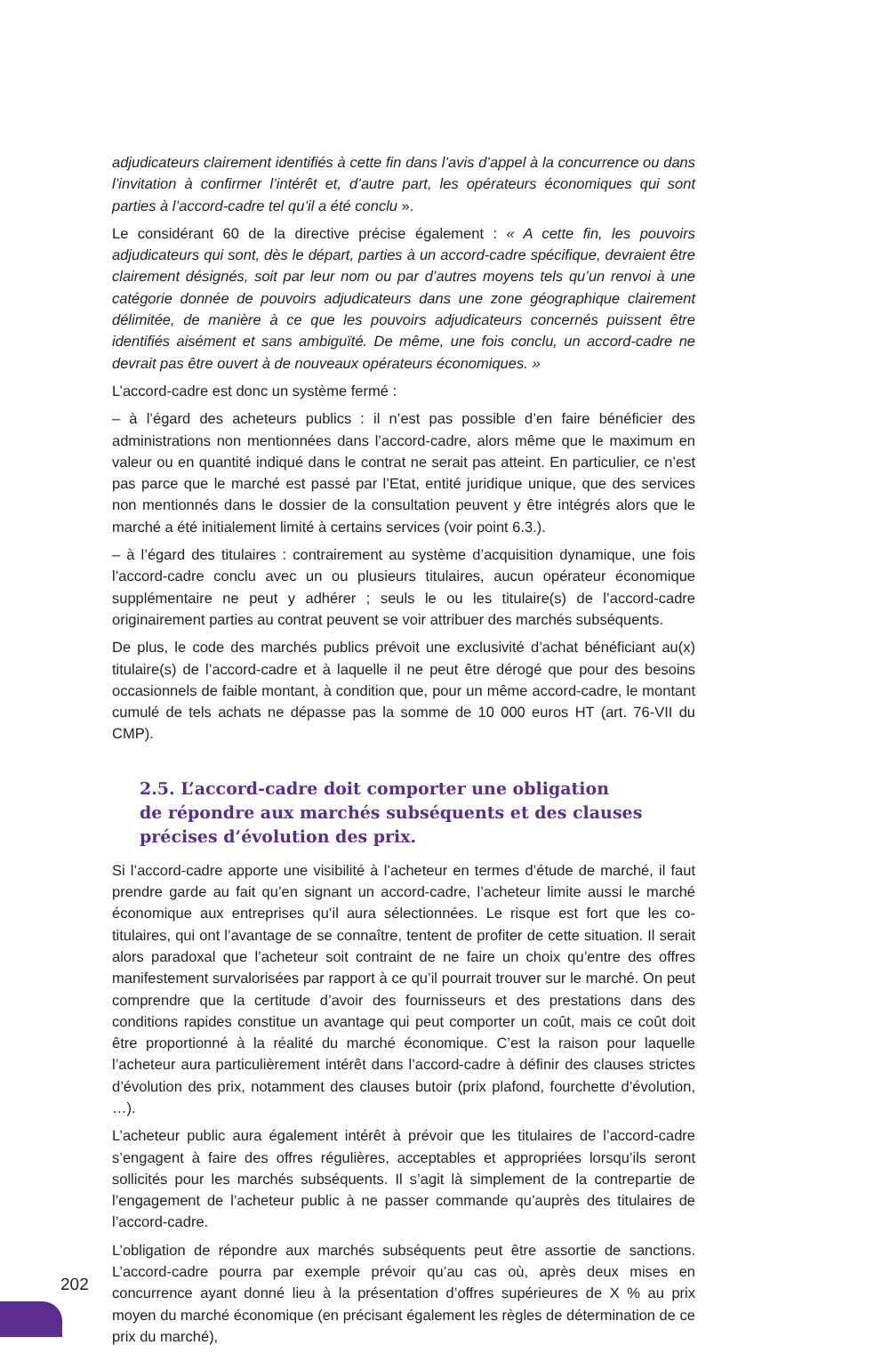adjudicateurs clairement identifiés à cette fin dans l’avis d’appel à la concurrence ou dans l’invitation à confirmer l’intérêt et, d’autre part, les opérateurs économiques qui sont parties à l’accord-cadre tel qu’il a été conclu ».
Le considérant 60 de la directive précise également : « A cette fin, les pouvoirs adjudicateurs qui sont, dès le départ, parties à un accord-cadre spécifique, devraient être clairement désignés, soit par leur nom ou par d’autres moyens tels qu’un renvoi à une catégorie donnée de pouvoirs adjudicateurs dans une zone géographique clairement délimitée, de manière à ce que les pouvoirs adjudicateurs concernés puissent être identifiés aisément et sans ambiguïté. De même, une fois conclu, un accord-cadre ne devrait pas être ouvert à de nouveaux opérateurs économiques. »
L’accord-cadre est donc un système fermé :
– à l’égard des acheteurs publics : il n’est pas possible d’en faire bénéficier des administrations non mentionnées dans l’accord-cadre, alors même que le maximum en valeur ou en quantité indiqué dans le contrat ne serait pas atteint. En particulier, ce n’est pas parce que le marché est passé par l’Etat, entité juridique unique, que des services non mentionnés dans le dossier de la consultation peuvent y être intégrés alors que le marché a été initialement limité à certains services (voir point 6.3.).
– à l’égard des titulaires : contrairement au système d’acquisition dynamique, une fois l’accord-cadre conclu avec un ou plusieurs titulaires, aucun opérateur économique supplémentaire ne peut y adhérer ; seuls le ou les titulaire(s) de l’accord-cadre originairement parties au contrat peuvent se voir attribuer des marchés subséquents.
De plus, le code des marchés publics prévoit une exclusivité d’achat bénéficiant au(x) titulaire(s) de l’accord-cadre et à laquelle il ne peut être dérogé que pour des besoins occasionnels de faible montant, à condition que, pour un même accord-cadre, le montant cumulé de tels achats ne dépasse pas la somme de 10 000 euros HT (art. 76-VII du CMP).
2.5. L’accord-cadre doit comporter une obligation
de répondre aux marchés subséquents et des clauses
précises d’évolution des prix.
Si l’accord-cadre apporte une visibilité à l’acheteur en termes d’étude de marché, il faut prendre garde au fait qu’en signant un accord-cadre, l’acheteur limite aussi le marché économique aux entreprises qu’il aura sélectionnées. Le risque est fort que les co-titulaires, qui ont l’avantage de se connaître, tentent de profiter de cette situation. Il serait alors paradoxal que l’acheteur soit contraint de ne faire un choix qu’entre des offres manifestement survalorisées par rapport à ce qu’il pourrait trouver sur le marché. On peut comprendre que la certitude d’avoir des fournisseurs et des prestations dans des conditions rapides constitue un avantage qui peut comporter un coût, mais ce coût doit être proportionné à la réalité du marché économique. C’est la raison pour laquelle l’acheteur aura particulièrement intérêt dans l’accord-cadre à définir des clauses strictes d’évolution des prix, notamment des clauses butoir (prix plafond, fourchette d’évolution, …).
L’acheteur public aura également intérêt à prévoir que les titulaires de l’accord-cadre s’engagent à faire des offres régulières, acceptables et appropriées lorsqu’ils seront sollicités pour les marchés subséquents. Il s’agit là simplement de la contrepartie de l’engagement de l’acheteur public à ne passer commande qu’auprès des titulaires de l’accord-cadre.
L’obligation de répondre aux marchés subséquents peut être assortie de sanctions. L’accord-cadre pourra par exemple prévoir qu’au cas où, après deux mises en concurrence ayant donné lieu à la présentation d’offres supérieures de X % au prix moyen du marché économique (en précisant également les règles de détermination de ce prix du marché),
202